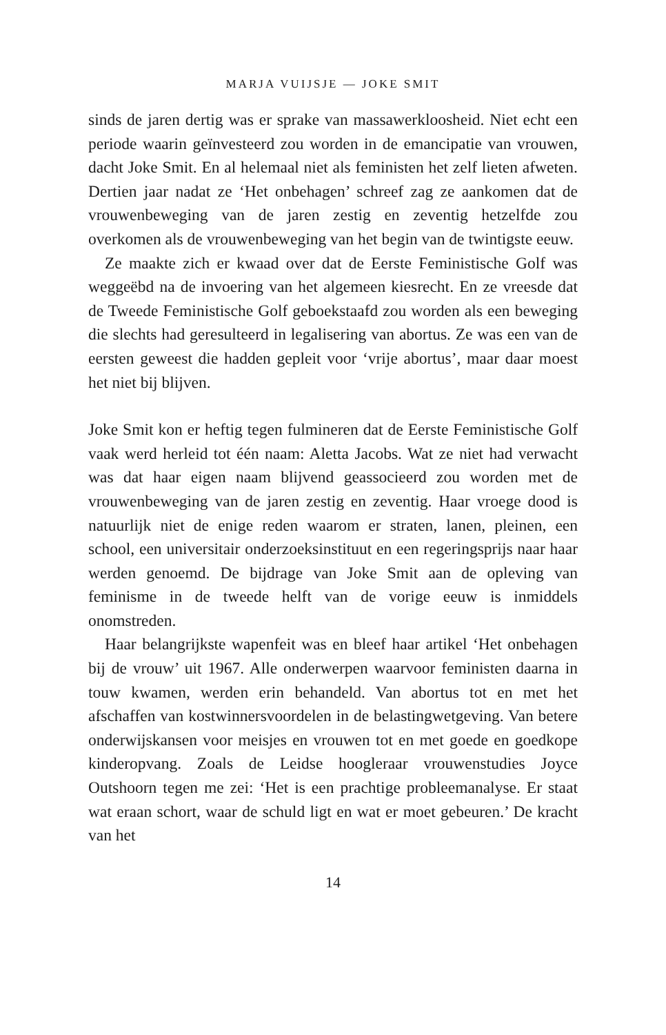MARJA VUIJSJE — JOKE SMIT
sinds de jaren dertig was er sprake van massawerkloosheid. Niet echt een periode waarin geïnvesteerd zou worden in de emancipatie van vrouwen, dacht Joke Smit. En al helemaal niet als feministen het zelf lieten afweten. Dertien jaar nadat ze ‘Het onbehagen’ schreef zag ze aankomen dat de vrouwenbeweging van de jaren zestig en zeventig hetzelfde zou overkomen als de vrouwenbeweging van het begin van de twintigste eeuw.
Ze maakte zich er kwaad over dat de Eerste Feministische Golf was weggeëbd na de invoering van het algemeen kiesrecht. En ze vreesde dat de Tweede Feministische Golf geboekstaafd zou worden als een beweging die slechts had geresulteerd in legalisering van abortus. Ze was een van de eersten geweest die hadden gepleit voor ‘vrije abortus’, maar daar moest het niet bij blijven.
Joke Smit kon er heftig tegen fulmineren dat de Eerste Feministische Golf vaak werd herleid tot één naam: Aletta Jacobs. Wat ze niet had verwacht was dat haar eigen naam blijvend geassocieerd zou worden met de vrouwenbeweging van de jaren zestig en zeventig. Haar vroege dood is natuurlijk niet de enige reden waarom er straten, lanen, pleinen, een school, een universitair onderzoeksinstituut en een regeringsprijs naar haar werden genoemd. De bijdrage van Joke Smit aan de opleving van feminisme in de tweede helft van de vorige eeuw is inmiddels onomstreden.
Haar belangrijkste wapenfeit was en bleef haar artikel ‘Het onbehagen bij de vrouw’ uit 1967. Alle onderwerpen waarvoor feministen daarna in touw kwamen, werden erin behandeld. Van abortus tot en met het afschaffen van kostwinnersvoordelen in de belastingwetgeving. Van betere onderwijskansen voor meisjes en vrouwen tot en met goede en goedkope kinderopvang. Zoals de Leidse hoogleraar vrouwenstudies Joyce Outshoorn tegen me zei: ‘Het is een prachtige probleemanalyse. Er staat wat eraan schort, waar de schuld ligt en wat er moet gebeuren.’ De kracht van het
14